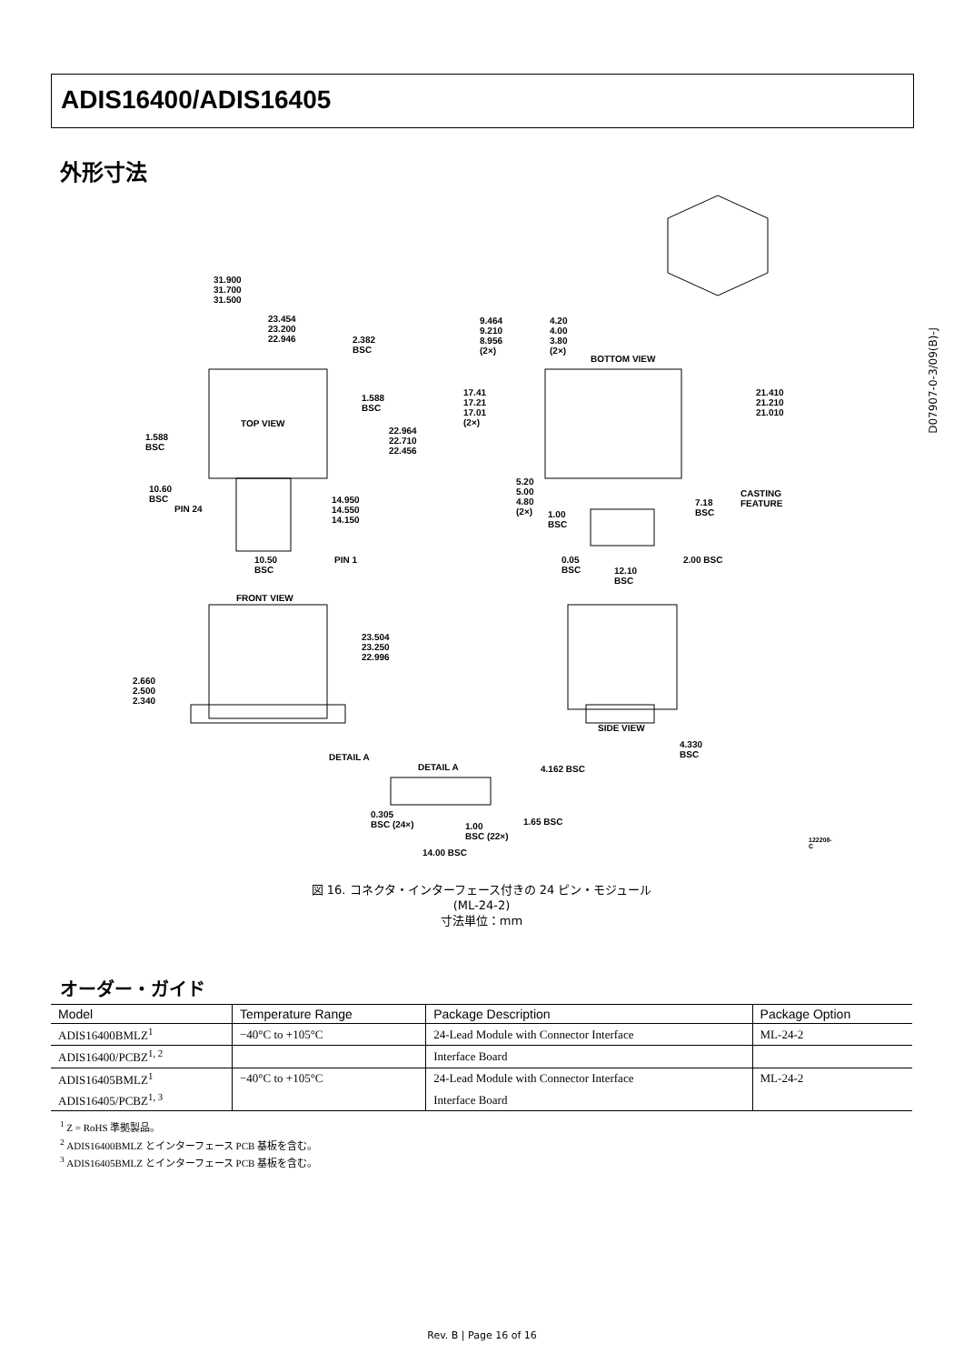ADIS16400/ADIS16405
外形寸法
31.900
31.700
31.500
23.454
23.200
22.946 2.382
BSC
TOP VIEW
1.588
BSC
1.588
BSC
22.964
22.710
22.456
10.60
BSC
PIN 24
14.950
14.550
14.150
10.50
BSC
PIN 1
9.464
9.210
8.956
(2×)
4.20
4.00
3.80
(2×)
BOTTOM VIEW
17.41
17.21
17.01
(2×)
21.410
21.210
21.010
5.20
5.00
4.80
(2×) 1.00
BSC
7.18
BSC
CASTING
FEATURE
2.00 BSC 0.05
BSC 12.10
BSC
FRONT VIEW
23.504
23.250
22.996
2.660
2.500
2.340
SIDE VIEW
4.330
BSC DETAIL A
DETAIL A 4.162 BSC
0.305
BSC (24×) 1.00
BSC (22×)
1.65 BSC
14.00 BSC
122208-C
図 16. コネクタ・インターフェース付きの 24 ピン・モジュール
(ML-24-2)
寸法単位：mm
D07907-0-3/09(B)-J
オーダー・ガイド
| Model | Temperature Range | Package Description | Package Option |
| --- | --- | --- | --- |
| ADIS16400BMLZ<sup>1</sup> | −40°C to +105°C | 24-Lead Module with Connector Interface | ML-24-2 |
| ADIS16400/PCBZ<sup>1, 2</sup> | | Interface Board | |
| ADIS16405BMLZ<sup>1</sup> | −40°C to +105°C | 24-Lead Module with Connector Interface | ML-24-2 |
| ADIS16405/PCBZ<sup>1, 3</sup> | | Interface Board | |
<sup>1</sup> Z = RoHS 準拠製品。
<sup>2</sup> ADIS16400BMLZ とインターフェース PCB 基板を含む。
<sup>3</sup> ADIS16405BMLZ とインターフェース PCB 基板を含む。
Rev. B | Page 16 of 16